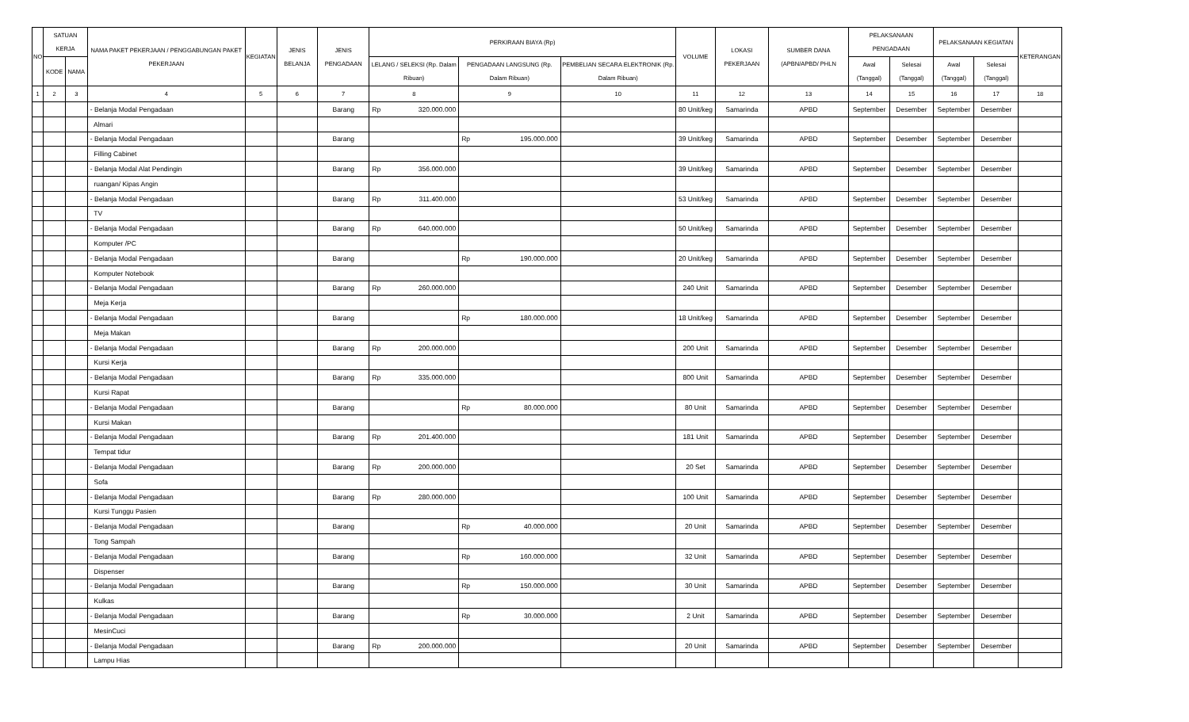| NO | SATUAN KERJA | | NAMA PAKET PEKERJAAN / PENGGABUNGAN PAKET PEKERJAAN | KEGIATAN | JENIS BELANJA | JENIS PENGADAAN | PERKIRAAN BIAYA (Rp) | | | VOLUME | LOKASI PEKERJAAN | SUMBER DANA (APBN/APBD/ PHLN | PELAKSANAAN PENGADAAN | | PELAKSANAAN KEGIATAN | | KETERANGAN |
| --- | --- | --- | --- | --- | --- | --- | --- | --- | --- | --- | --- | --- | --- | --- | --- | --- | --- |
| | KODE | NAMA | | | | | LELANG / SELEKSI (Rp. Dalam Ribuan) | PENGADAAN LANGSUNG (Rp. Dalam Ribuan) | PEMBELIAN SECARA ELEKTRONIK (Rp. Dalam Ribuan) | | | | Awal (Tanggal) | Selesai (Tanggal) | Awal (Tanggal) | Selesai (Tanggal) | |
| 1 | 2 | 3 | 4 | 5 | 6 | 7 | 8 | 9 | 10 | 11 | 12 | 13 | 14 | 15 | 16 | 17 | 18 |
| | | | - Belanja Modal Pengadaan | | | Barang | Rp 320.000.000 | | | 80 Unit/keg | Samarinda | APBD | September | Desember | September | Desember | |
| | | | Almari | | | | | | | | | | | | | | |
| | | | - Belanja Modal Pengadaan | | | Barang | | Rp 195.000.000 | | 39 Unit/keg | Samarinda | APBD | September | Desember | September | Desember | |
| | | | Filling Cabinet | | | | | | | | | | | | | | |
| | | | - Belanja Modal Alat Pendingin | | | Barang | Rp 356.000.000 | | | 39 Unit/keg | Samarinda | APBD | September | Desember | September | Desember | |
| | | | ruangan/ Kipas Angin | | | | | | | | | | | | | | |
| | | | - Belanja Modal Pengadaan | | | Barang | Rp 311.400.000 | | | 53 Unit/keg | Samarinda | APBD | September | Desember | September | Desember | |
| | | | TV | | | | | | | | | | | | | | |
| | | | - Belanja Modal Pengadaan | | | Barang | Rp 640.000.000 | | | 50 Unit/keg | Samarinda | APBD | September | Desember | September | Desember | |
| | | | Komputer /PC | | | | | | | | | | | | | | |
| | | | - Belanja Modal Pengadaan | | | Barang | | Rp 190.000.000 | | 20 Unit/keg | Samarinda | APBD | September | Desember | September | Desember | |
| | | | Komputer Notebook | | | | | | | | | | | | | | |
| | | | - Belanja Modal Pengadaan | | | Barang | Rp 260.000.000 | | | 240 Unit | Samarinda | APBD | September | Desember | September | Desember | |
| | | | Meja Kerja | | | | | | | | | | | | | | |
| | | | - Belanja Modal Pengadaan | | | Barang | | Rp 180.000.000 | | 18 Unit/keg | Samarinda | APBD | September | Desember | September | Desember | |
| | | | Meja Makan | | | | | | | | | | | | | | |
| | | | - Belanja Modal Pengadaan | | | Barang | Rp 200.000.000 | | | 200 Unit | Samarinda | APBD | September | Desember | September | Desember | |
| | | | Kursi Kerja | | | | | | | | | | | | | | |
| | | | - Belanja Modal Pengadaan | | | Barang | Rp 335.000.000 | | | 800 Unit | Samarinda | APBD | September | Desember | September | Desember | |
| | | | Kursi Rapat | | | | | | | | | | | | | | |
| | | | - Belanja Modal Pengadaan | | | Barang | | Rp 80.000.000 | | 80 Unit | Samarinda | APBD | September | Desember | September | Desember | |
| | | | Kursi Makan | | | | | | | | | | | | | | |
| | | | - Belanja Modal Pengadaan | | | Barang | Rp 201.400.000 | | | 181 Unit | Samarinda | APBD | September | Desember | September | Desember | |
| | | | Tempat tidur | | | | | | | | | | | | | | |
| | | | - Belanja Modal Pengadaan | | | Barang | Rp 200.000.000 | | | 20 Set | Samarinda | APBD | September | Desember | September | Desember | |
| | | | Sofa | | | | | | | | | | | | | | |
| | | | - Belanja Modal Pengadaan | | | Barang | Rp 280.000.000 | | | 100 Unit | Samarinda | APBD | September | Desember | September | Desember | |
| | | | Kursi Tunggu Pasien | | | | | | | | | | | | | | |
| | | | - Belanja Modal Pengadaan | | | Barang | | Rp 40.000.000 | | 20 Unit | Samarinda | APBD | September | Desember | September | Desember | |
| | | | Tong Sampah | | | | | | | | | | | | | | |
| | | | - Belanja Modal Pengadaan | | | Barang | | Rp 160.000.000 | | 32 Unit | Samarinda | APBD | September | Desember | September | Desember | |
| | | | Dispenser | | | | | | | | | | | | | | |
| | | | - Belanja Modal Pengadaan | | | Barang | | Rp 150.000.000 | | 30 Unit | Samarinda | APBD | September | Desember | September | Desember | |
| | | | Kulkas | | | | | | | | | | | | | | |
| | | | - Belanja Modal Pengadaan | | | Barang | | Rp 30.000.000 | | 2 Unit | Samarinda | APBD | September | Desember | September | Desember | |
| | | | MesinCuci | | | | | | | | | | | | | | |
| | | | - Belanja Modal Pengadaan | | | Barang | Rp 200.000.000 | | | 20 Unit | Samarinda | APBD | September | Desember | September | Desember | |
| | | | Lampu Hias | | | | | | | | | | | | | | |